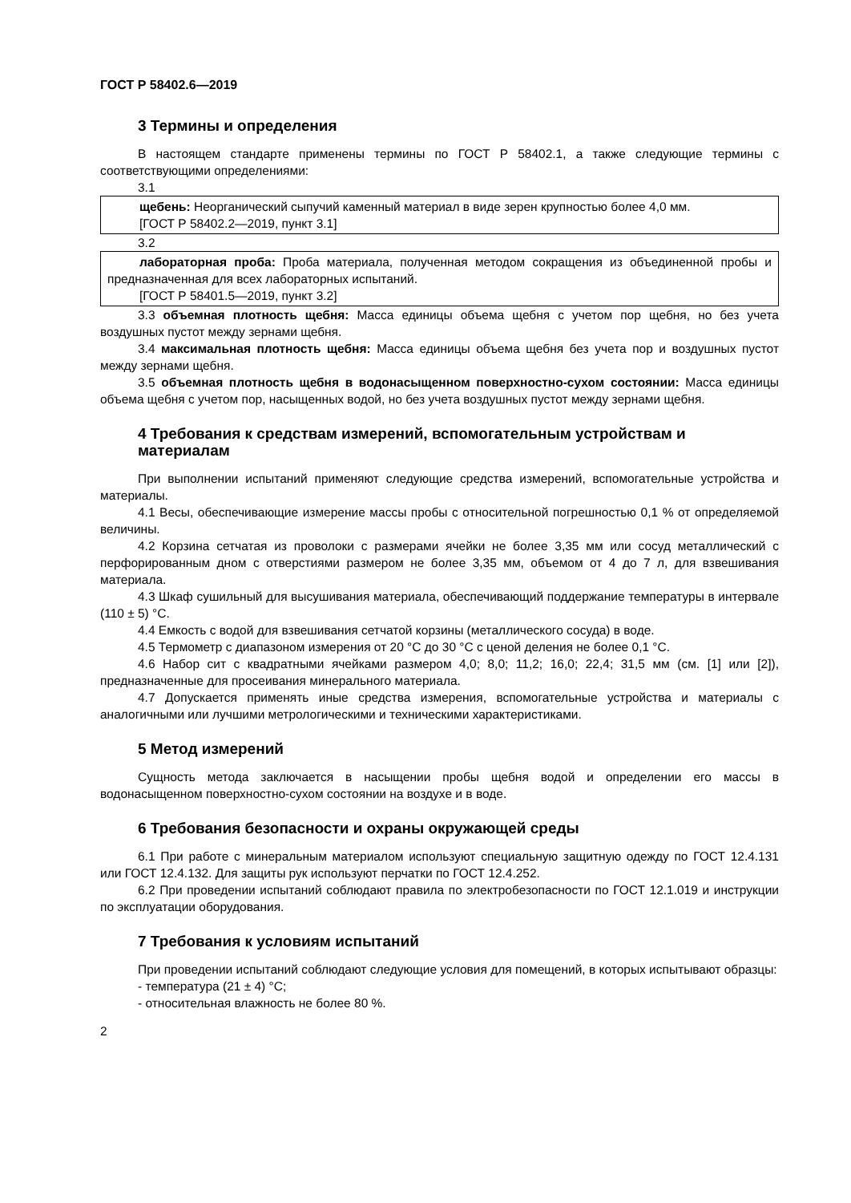ГОСТ Р 58402.6—2019
3 Термины и определения
В настоящем стандарте применены термины по ГОСТ Р 58402.1, а также следующие термины с соответствующими определениями:
3.1
щебень: Неорганический сыпучий каменный материал в виде зерен крупностью более 4,0 мм.
[ГОСТ Р 58402.2—2019, пункт 3.1]
3.2
лабораторная проба: Проба материала, полученная методом сокращения из объединенной пробы и предназначенная для всех лабораторных испытаний.
[ГОСТ Р 58401.5—2019, пункт 3.2]
3.3 объемная плотность щебня: Масса единицы объема щебня с учетом пор щебня, но без учета воздушных пустот между зернами щебня.
3.4 максимальная плотность щебня: Масса единицы объема щебня без учета пор и воздушных пустот между зернами щебня.
3.5 объемная плотность щебня в водонасыщенном поверхностно-сухом состоянии: Масса единицы объема щебня с учетом пор, насыщенных водой, но без учета воздушных пустот между зернами щебня.
4 Требования к средствам измерений, вспомогательным устройствам и материалам
При выполнении испытаний применяют следующие средства измерений, вспомогательные устройства и материалы.
4.1 Весы, обеспечивающие измерение массы пробы с относительной погрешностью 0,1 % от определяемой величины.
4.2 Корзина сетчатая из проволоки с размерами ячейки не более 3,35 мм или сосуд металлический с перфорированным дном с отверстиями размером не более 3,35 мм, объемом от 4 до 7 л, для взвешивания материала.
4.3 Шкаф сушильный для высушивания материала, обеспечивающий поддержание температуры в интервале (110 ± 5) °С.
4.4 Емкость с водой для взвешивания сетчатой корзины (металлического сосуда) в воде.
4.5 Термометр с диапазоном измерения от 20 °С до 30 °С с ценой деления не более 0,1 °С.
4.6 Набор сит с квадратными ячейками размером 4,0; 8,0; 11,2; 16,0; 22,4; 31,5 мм (см. [1] или [2]), предназначенные для просеивания минерального материала.
4.7 Допускается применять иные средства измерения, вспомогательные устройства и материалы с аналогичными или лучшими метрологическими и техническими характеристиками.
5 Метод измерений
Сущность метода заключается в насыщении пробы щебня водой и определении его массы в водонасыщенном поверхностно-сухом состоянии на воздухе и в воде.
6 Требования безопасности и охраны окружающей среды
6.1 При работе с минеральным материалом используют специальную защитную одежду по ГОСТ 12.4.131 или ГОСТ 12.4.132. Для защиты рук используют перчатки по ГОСТ 12.4.252.
6.2 При проведении испытаний соблюдают правила по электробезопасности по ГОСТ 12.1.019 и инструкции по эксплуатации оборудования.
7 Требования к условиям испытаний
При проведении испытаний соблюдают следующие условия для помещений, в которых испытывают образцы:
- температура (21 ± 4) °С;
- относительная влажность не более 80 %.
2